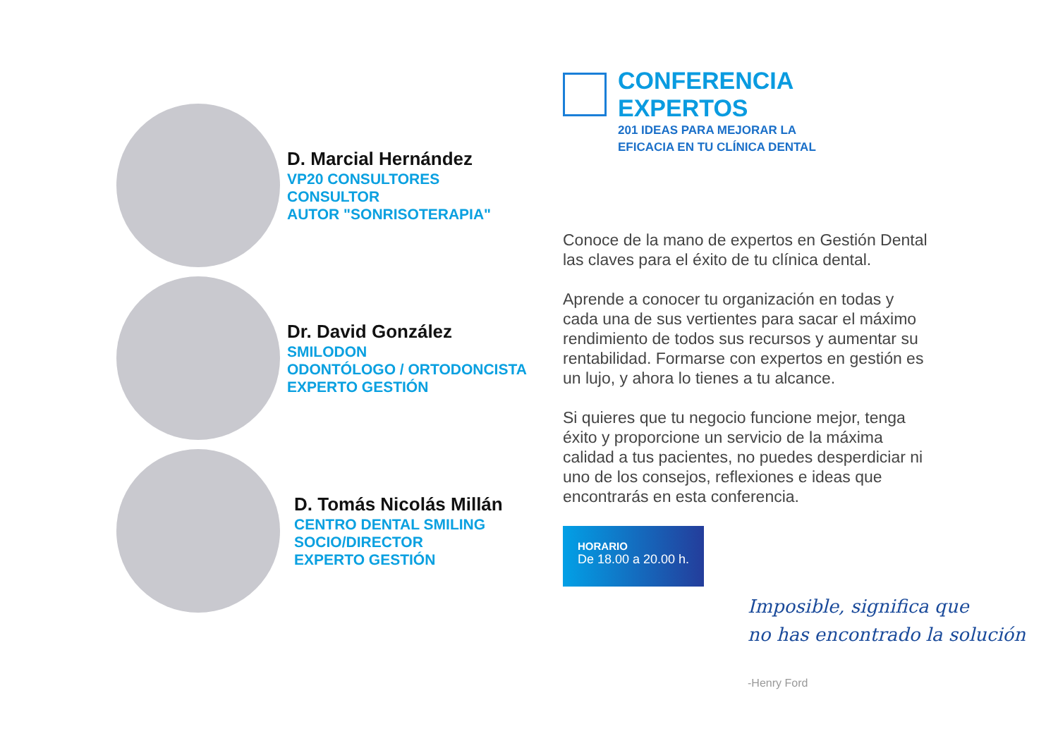D. Marcial Hernández
VP20 CONSULTORES
CONSULTOR
AUTOR "SONRISOTERAPIA"
Dr. David González
SMILODON
ODONTÓLOGO / ORTODONCISTA
EXPERTO GESTIÓN
D. Tomás Nicolás Millán
CENTRO DENTAL SMILING
SOCIO/DIRECTOR
EXPERTO GESTIÓN
CONFERENCIA EXPERTOS
201 IDEAS PARA MEJORAR LA
EFICACIA EN TU CLÍNICA DENTAL
Conoce de la mano de expertos en Gestión Dental las claves para el éxito de tu clínica dental.
Aprende a conocer tu organización en todas y cada una de sus vertientes para sacar el máximo rendimiento de todos sus recursos y aumentar su rentabilidad. Formarse con expertos en gestión es un lujo, y ahora lo tienes a tu alcance.
Si quieres que tu negocio funcione mejor, tenga éxito y proporcione un servicio de la máxima calidad a tus pacientes, no puedes desperdiciar ni uno de los consejos, reflexiones e ideas que encontrarás en esta conferencia.
HORARIO
De 18.00 a 20.00 h.
Imposible, significa que
no has encontrado la solución
-Henry Ford